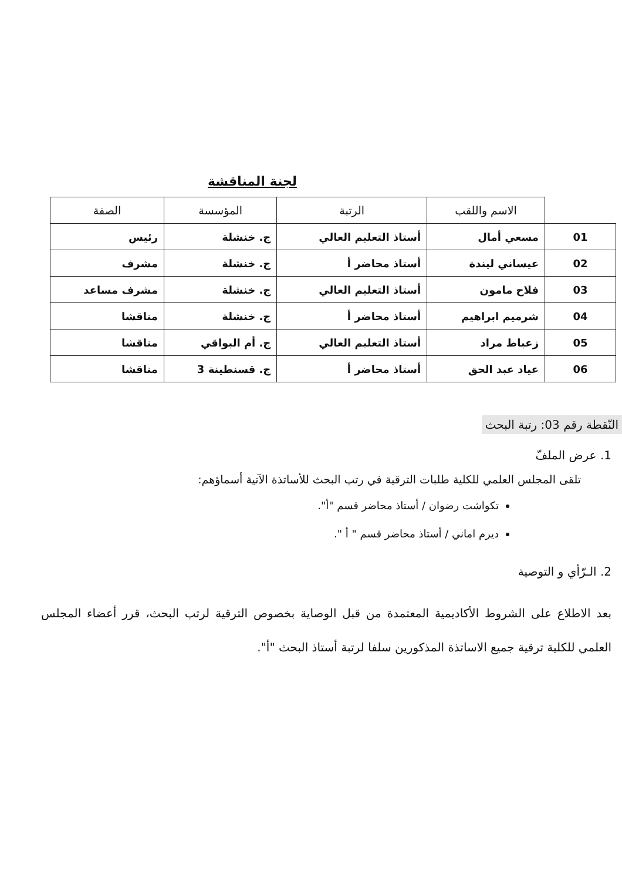لجنة المناقشة
| | الاسم واللقب | الرتبة | المؤسسة | الصفة |
| --- | --- | --- | --- | --- |
| 01 | مسعي أمال | أستاذ التعليم العالي | ج. خنشلة | رئيس |
| 02 | عيساني ليندة | أستاذ محاضر أ | ج. خنشلة | مشرف |
| 03 | فلاح مامون | أستاذ التعليم العالي | ج. خنشلة | مشرف مساعد |
| 04 | شرميم ابراهيم | أستاذ محاضر أ | ج. خنشلة | مناقشا |
| 05 | زعباط مراد | أستاذ التعليم العالي | ج. أم البواقي | مناقشا |
| 06 | عياد عبد الحق | أستاذ محاضر أ | ج. قسنطينة 3 | مناقشا |
النّقطة رقم 03: رتبة البحث
1. عرض الملفّ
تلقى المجلس العلمي للكلية طلبات الترقية في رتب البحث للأساتذة الآتية أسماؤهم:
تكواشت رضوان / أستاذ محاضر قسم "أ".
ديرم اماني / أستاذ محاضر قسم " أ ".
2. الـرّأي و التوصية
بعد الاطلاع على الشروط الأكاديمية المعتمدة من قبل الوصاية بخصوص الترقية لرتب البحث، قرر أعضاء المجلس العلمي للكلية ترقية جميع الاساتذة المذكورين سلفا لرتبة أستاذ البحث "أ".